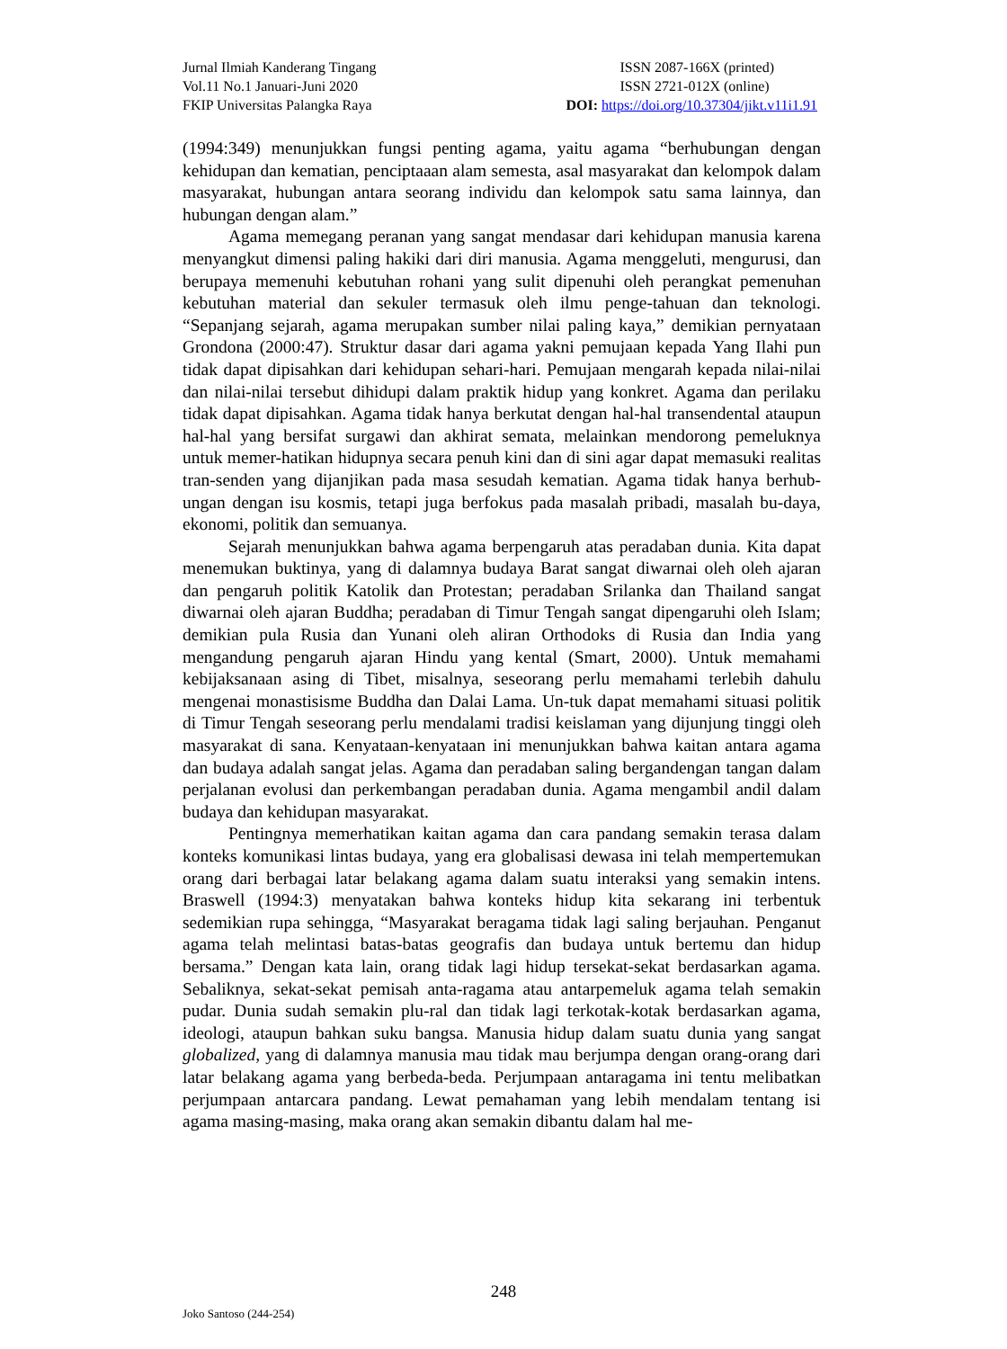Jurnal Ilmiah Kanderang Tingang
Vol.11 No.1 Januari-Juni 2020
FKIP Universitas Palangka Raya
ISSN 2087-166X (printed)
ISSN 2721-012X (online)
DOI: https://doi.org/10.37304/jikt.v11i1.91
(1994:349) menunjukkan fungsi penting agama, yaitu agama “berhubungan dengan kehidupan dan kematian, penciptaaan alam semesta, asal masyarakat dan kelompok dalam masyarakat, hubungan antara seorang individu dan kelompok satu sama lainnya, dan hubungan dengan alam.”
Agama memegang peranan yang sangat mendasar dari kehidupan manusia karena menyangkut dimensi paling hakiki dari diri manusia. Agama menggeluti, mengurusi, dan berupaya memenuhi kebutuhan rohani yang sulit dipenuhi oleh perangkat pemenuhan kebutuhan material dan sekuler termasuk oleh ilmu penge-tahuan dan teknologi. “Sepanjang sejarah, agama merupakan sumber nilai paling kaya,” demikian pernyataan Grondona (2000:47). Struktur dasar dari agama yakni pemujaan kepada Yang Ilahi pun tidak dapat dipisahkan dari kehidupan sehari-hari. Pemujaan mengarah kepada nilai-nilai dan nilai-nilai tersebut dihidupi dalam praktik hidup yang konkret. Agama dan perilaku tidak dapat dipisahkan. Agama tidak hanya berkutat dengan hal-hal transendental ataupun hal-hal yang bersifat surgawi dan akhirat semata, melainkan mendorong pemeluknya untuk memer-hatikan hidupnya secara penuh kini dan di sini agar dapat memasuki realitas tran-senden yang dijanjikan pada masa sesudah kematian. Agama tidak hanya berhub-ungan dengan isu kosmis, tetapi juga berfokus pada masalah pribadi, masalah bu-daya, ekonomi, politik dan semuanya.
Sejarah menunjukkan bahwa agama berpengaruh atas peradaban dunia. Kita dapat menemukan buktinya, yang di dalamnya budaya Barat sangat diwarnai oleh oleh ajaran dan pengaruh politik Katolik dan Protestan; peradaban Srilanka dan Thailand sangat diwarnai oleh ajaran Buddha; peradaban di Timur Tengah sangat dipengaruhi oleh Islam; demikian pula Rusia dan Yunani oleh aliran Orthodoks di Rusia dan India yang mengandung pengaruh ajaran Hindu yang kental (Smart, 2000). Untuk memahami kebijaksanaan asing di Tibet, misalnya, seseorang perlu memahami terlebih dahulu mengenai monastisisme Buddha dan Dalai Lama. Un-tuk dapat memahami situasi politik di Timur Tengah seseorang perlu mendalami tradisi keislaman yang dijunjung tinggi oleh masyarakat di sana. Kenyataan-kenyataan ini menunjukkan bahwa kaitan antara agama dan budaya adalah sangat jelas. Agama dan peradaban saling bergandengan tangan dalam perjalanan evolusi dan perkembangan peradaban dunia. Agama mengambil andil dalam budaya dan kehidupan masyarakat.
Pentingnya memerhatikan kaitan agama dan cara pandang semakin terasa dalam konteks komunikasi lintas budaya, yang era globalisasi dewasa ini telah mempertemukan orang dari berbagai latar belakang agama dalam suatu interaksi yang semakin intens. Braswell (1994:3) menyatakan bahwa konteks hidup kita sekarang ini terbentuk sedemikian rupa sehingga, “Masyarakat beragama tidak lagi saling berjauhan. Penganut agama telah melintasi batas-batas geografis dan budaya untuk bertemu dan hidup bersama.” Dengan kata lain, orang tidak lagi hidup tersekat-sekat berdasarkan agama. Sebaliknya, sekat-sekat pemisah anta-ragama atau antarpemeluk agama telah semakin pudar. Dunia sudah semakin plu-ral dan tidak lagi terkotak-kotak berdasarkan agama, ideologi, ataupun bahkan suku bangsa. Manusia hidup dalam suatu dunia yang sangat globalized, yang di dalamnya manusia mau tidak mau berjumpa dengan orang-orang dari latar belakang agama yang berbeda-beda. Perjumpaan antaragama ini tentu melibatkan perjumpaan antarcara pandang. Lewat pemahaman yang lebih mendalam tentang isi agama masing-masing, maka orang akan semakin dibantu dalam hal me-
248
Joko Santoso (244-254)